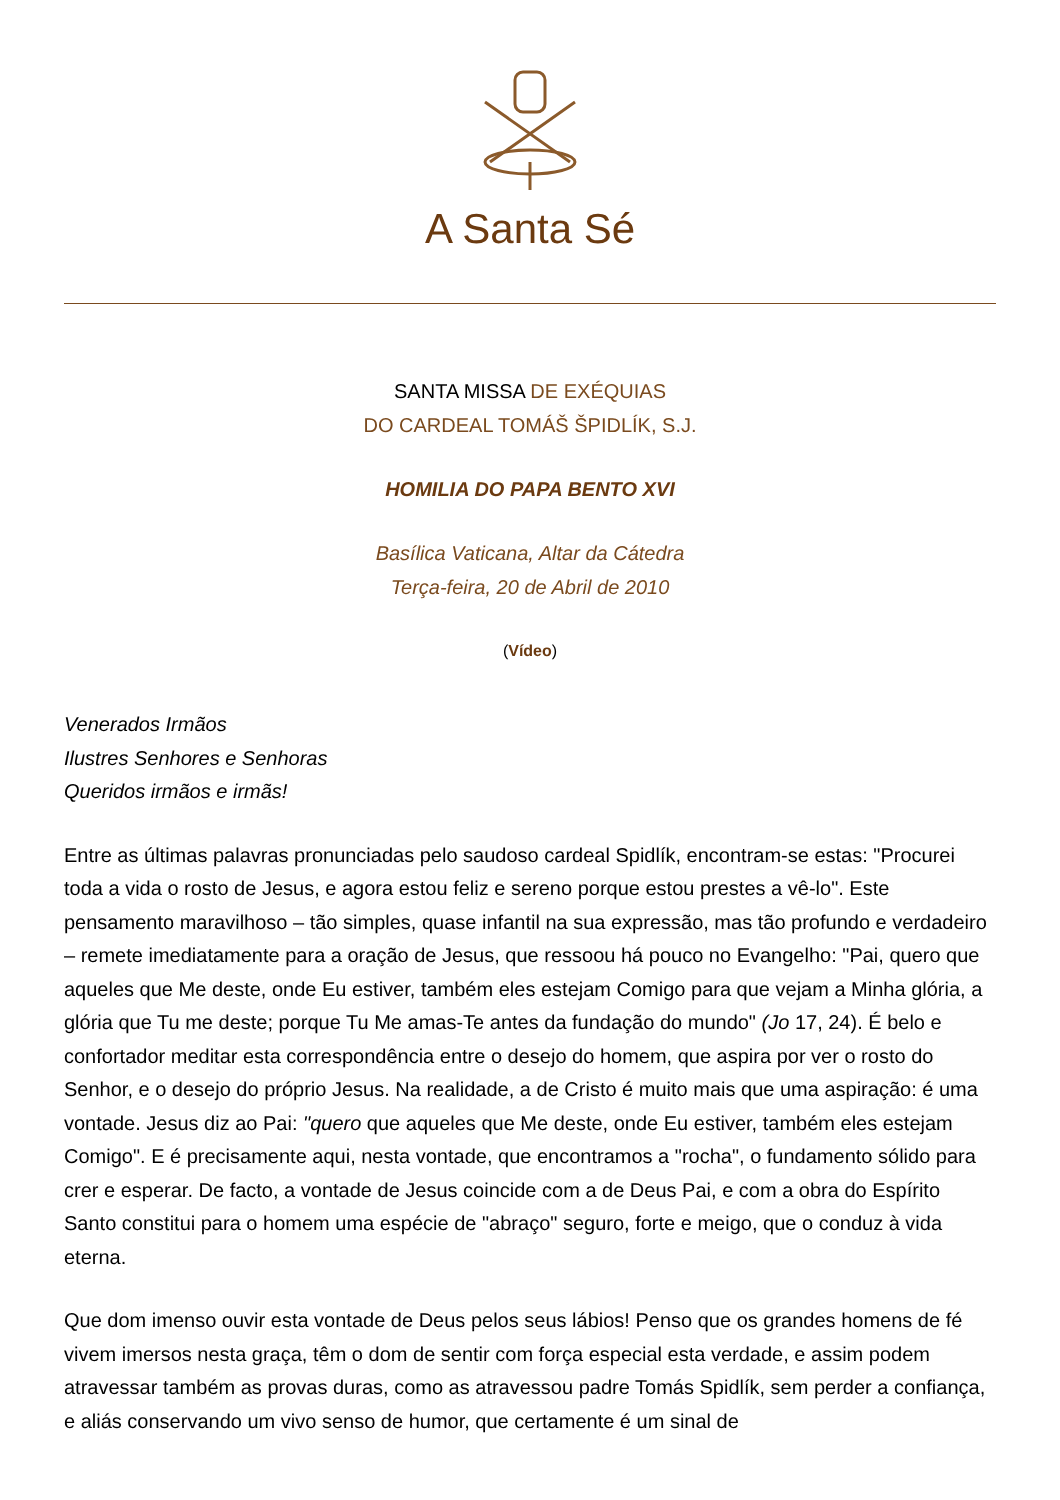A Santa Sé
SANTA MISSA DE EXÉQUIAS
DO CARDEAL TOMÁŠ ŠPIDLÍK, S.J.
HOMILIA DO PAPA BENTO XVI
Basílica Vaticana, Altar da Cátedra
Terça-feira, 20 de Abril de 2010
(Vídeo)
Venerados Irmãos
Ilustres Senhores e Senhoras
Queridos irmãos e irmãs!
Entre as últimas palavras pronunciadas pelo saudoso cardeal Spidlík, encontram-se estas: "Procurei toda a vida o rosto de Jesus, e agora estou feliz e sereno porque estou prestes a vê-lo". Este pensamento maravilhoso – tão simples, quase infantil na sua expressão, mas tão profundo e verdadeiro – remete imediatamente para a oração de Jesus, que ressoou há pouco no Evangelho: "Pai, quero que aqueles que Me deste, onde Eu estiver, também eles estejam Comigo para que vejam a Minha glória, a glória que Tu me deste; porque Tu Me amas-Te antes da fundação do mundo" (Jo 17, 24). É belo e confortador meditar esta correspondência entre o desejo do homem, que aspira por ver o rosto do Senhor, e o desejo do próprio Jesus. Na realidade, a de Cristo é muito mais que uma aspiração: é uma vontade. Jesus diz ao Pai: "quero que aqueles que Me deste, onde Eu estiver, também eles estejam Comigo". E é precisamente aqui, nesta vontade, que encontramos a "rocha", o fundamento sólido para crer e esperar. De facto, a vontade de Jesus coincide com a de Deus Pai, e com a obra do Espírito Santo constitui para o homem uma espécie de "abraço" seguro, forte e meigo, que o conduz à vida eterna.
Que dom imenso ouvir esta vontade de Deus pelos seus lábios! Penso que os grandes homens de fé vivem imersos nesta graça, têm o dom de sentir com força especial esta verdade, e assim podem atravessar também as provas duras, como as atravessou padre Tomás Spidlík, sem perder a confiança, e aliás conservando um vivo senso de humor, que certamente é um sinal de